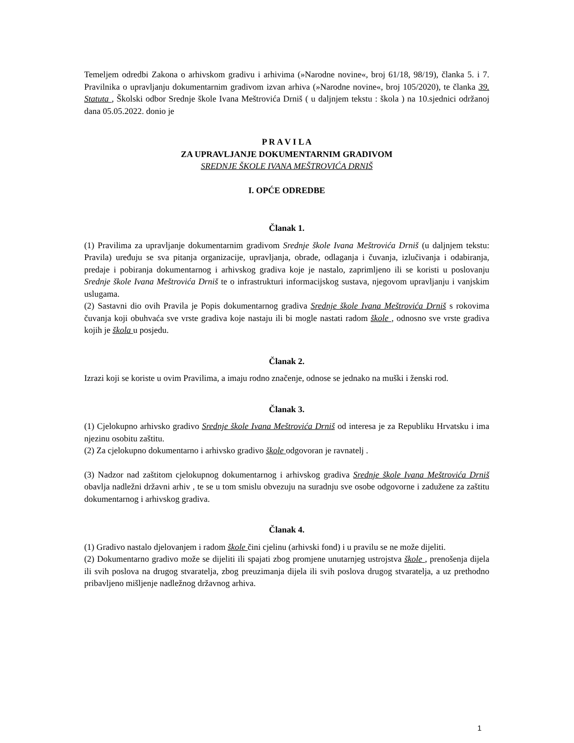Temeljem odredbi Zakona o arhivskom gradivu i arhivima (»Narodne novine«, broj 61/18, 98/19), članka 5. i 7. Pravilnika o upravljanju dokumentarnim gradivom izvan arhiva (»Narodne novine«, broj 105/2020), te članka 39. Statuta , Školski odbor Srednje škole Ivana Meštrovića Drniš ( u daljnjem tekstu : škola ) na 10.sjednici održanoj dana 05.05.2022. donio je
P R A V I L A
ZA UPRAVLJANJE DOKUMENTARNIM GRADIVOM
SREDNJE ŠKOLE IVANA MEŠTROVIĆA DRNIŠ
I. OPĆE ODREDBE
Članak 1.
(1) Pravilima za upravljanje dokumentarnim gradivom Srednje škole Ivana Meštrovića Drniš (u daljnjem tekstu: Pravila) uređuju se sva pitanja organizacije, upravljanja, obrade, odlaganja i čuvanja, izlučivanja i odabiranja, predaje i pobiranja dokumentarnog i arhivskog gradiva koje je nastalo, zaprimljeno ili se koristi u poslovanju Srednje škole Ivana Meštrovića Drniš te o infrastrukturi informacijskog sustava, njegovom upravljanju i vanjskim uslugama.
(2) Sastavni dio ovih Pravila je Popis dokumentarnog gradiva Srednje škole Ivana Meštrovića Drniš s rokovima čuvanja koji obuhvaća sve vrste gradiva koje nastaju ili bi mogle nastati radom škole , odnosno sve vrste gradiva kojih je škola u posjedu.
Članak 2.
Izrazi koji se koriste u ovim Pravilima, a imaju rodno značenje, odnose se jednako na muški i ženski rod.
Članak 3.
(1) Cjelokupno arhivsko gradivo Srednje škole Ivana Meštrovića Drniš od interesa je za Republiku Hrvatsku i ima njezinu osobitu zaštitu.
(2) Za cjelokupno dokumentarno i arhivsko gradivo škole odgovoran je ravnatelj .
(3) Nadzor nad zaštitom cjelokupnog dokumentarnog i arhivskog gradiva Srednje škole Ivana Meštrovića Drniš obavlja nadležni državni arhiv , te se u tom smislu obvezuju na suradnju sve osobe odgovorne i zadužene za zaštitu dokumentarnog i arhivskog gradiva.
Članak 4.
(1) Gradivo nastalo djelovanjem i radom škole čini cjelinu (arhivski fond) i u pravilu se ne može dijeliti.
(2) Dokumentarno gradivo može se dijeliti ili spajati zbog promjene unutarnjeg ustrojstva škole , prenošenja dijela ili svih poslova na drugog stvaratelja, zbog preuzimanja dijela ili svih poslova drugog stvaratelja, a uz prethodno pribavljeno mišljenje nadležnog državnog arhiva.
1